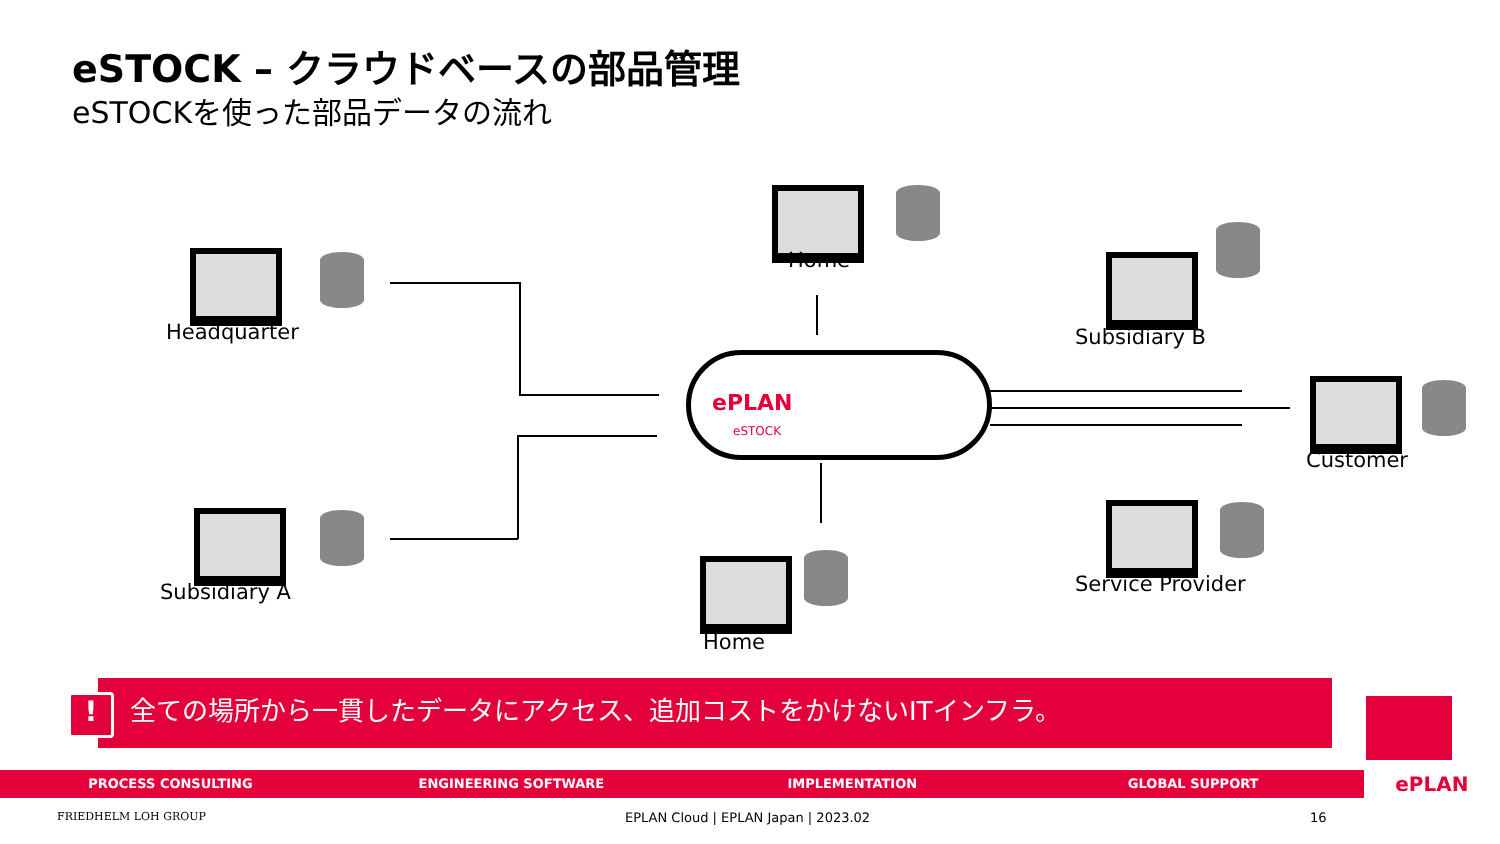eSTOCK – クラウドベースの部品管理
eSTOCKを使った部品データの流れ
ePLAN
eSTOCK
Headquarter
Subsidiary A
Home
Home
Subsidiary B
Customer
Service Provider
全ての場所から一貫したデータにアクセス、追加コストをかけないITインフラ。
!
PROCESS CONSULTING ENGINEERING SOFTWARE IMPLEMENTATION GLOBAL SUPPORT
ePLAN
FRIEDHELM LOH GROUP
EPLAN Cloud | EPLAN Japan | 2023.02
16